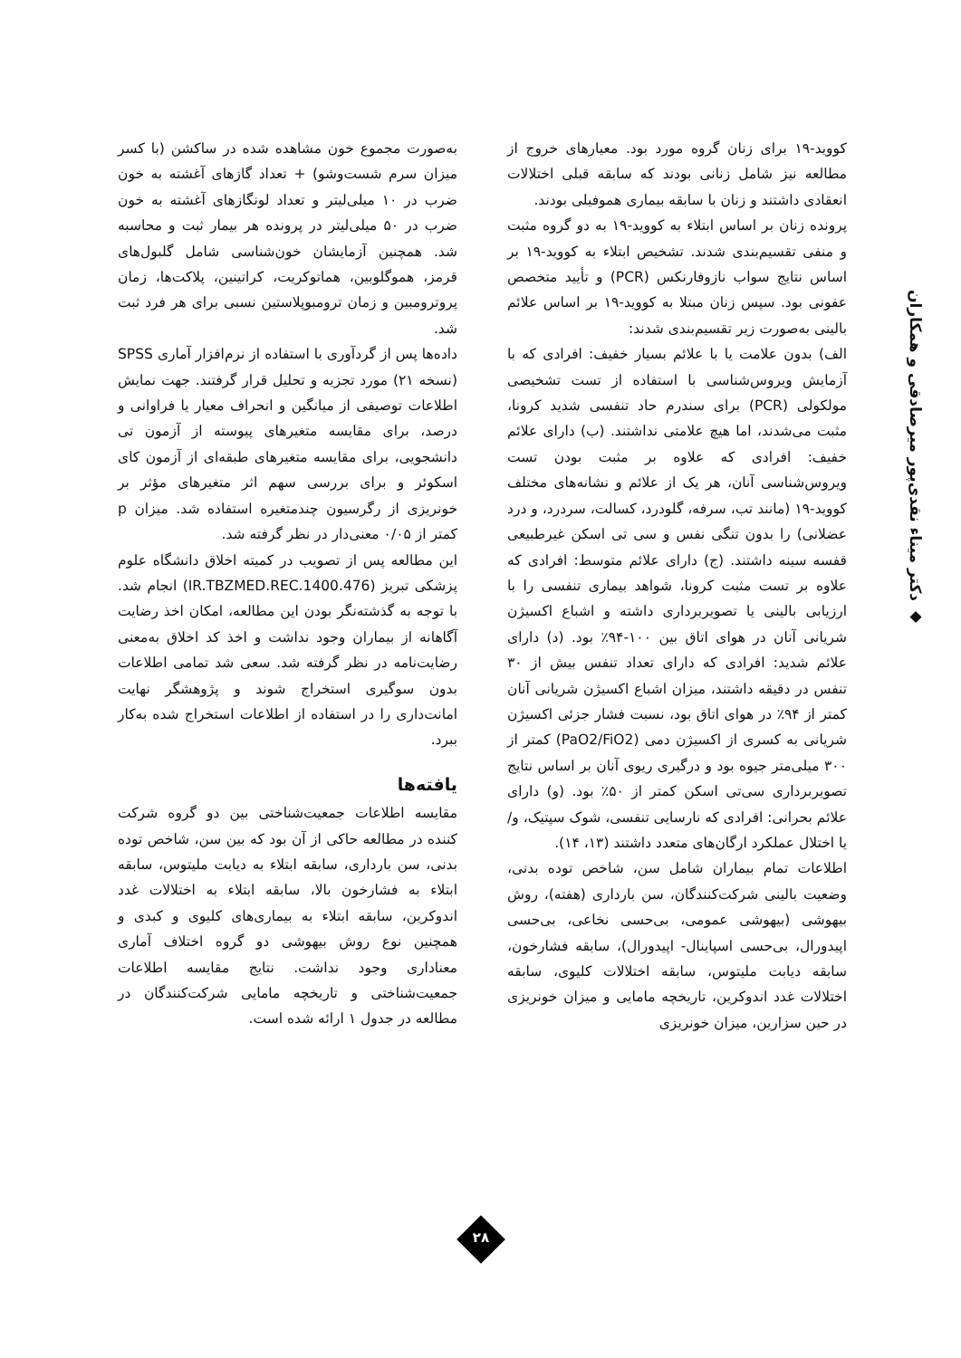◆ دکتر میناء نقدی‌پور میرصادقی و همکاران
کووید-۱۹ برای زنان گروه مورد بود. معیارهای خروج از مطالعه نیز شامل زنانی بودند که سابقه قبلی اختلالات انعقادی داشتند و زنان با سابقه بیماری هموفیلی بودند.
پرونده زنان بر اساس ابتلاء به کووید-۱۹ به دو گروه مثبت و منفی تقسیم‌بندی شدند. تشخیص ابتلاء به کووید-۱۹ بر اساس نتایج سواب نازوفارنکس (PCR) و تأیید متخصص عفونی بود. سپس زنان مبتلا به کووید-۱۹ بر اساس علائم بالینی به‌صورت زیر تقسیم‌بندی شدند:
الف) بدون علامت یا با علائم بسیار خفیف: افرادی که با آزمایش ویروس‌شناسی با استفاده از تست تشخیصی مولکولی (PCR) برای سندرم حاد تنفسی شدید کرونا، مثبت می‌شدند، اما هیچ علامتی نداشتند. (ب) دارای علائم خفیف: افرادی که علاوه بر مثبت بودن تست ویروس‌شناسی آنان، هر یک از علائم و نشانه‌های مختلف کووید-۱۹ (مانند تب، سرفه، گلودرد، کسالت، سردرد، و درد عضلانی) را بدون تنگی نفس و سی تی اسکن غیرطبیعی قفسه سینه داشتند. (ج) دارای علائم متوسط: افرادی که علاوه بر تست مثبت کرونا، شواهد بیماری تنفسی را با ارزیابی بالینی یا تصویربرداری داشته و اشباع اکسیژن شریانی آنان در هوای اتاق بین ۱۰۰-۹۴٪ بود. (د) دارای علائم شدید: افرادی که دارای تعداد تنفس بیش از ۳۰ تنفس در دقیقه داشتند، میزان اشباع اکسیژن شریانی آنان کمتر از ۹۴٪ در هوای اتاق بود، نسبت فشار جزئی اکسیژن شریانی به کسری از اکسیژن دمی (PaO2/FiO2) کمتر از ۳۰۰ میلی‌متر جیوه بود و درگیری ریوی آنان بر اساس نتایج تصویربرداری سی‌تی اسکن کمتر از ۵۰٪ بود. (و) دارای علائم بحرانی: افرادی که نارسایی تنفسی، شوک سپتیک، و/یا اختلال عملکرد ارگان‌های متعدد داشتند (۱۳، ۱۴).
اطلاعات تمام بیماران شامل سن، شاخص توده بدنی، وضعیت بالینی شرکت‌کنندگان، سن بارداری (هفته)، روش بیهوشی (بیهوشی عمومی، بی‌حسی نخاعی، بی‌حسی اپیدورال، بی‌حسی اسپاینال- اپیدورال)، سابقه فشارخون، سابقه دیابت ملیتوس، سابقه اختلالات کلیوی، سابقه اختلالات غدد اندوکرین، تاریخچه مامایی و میزان خونریزی در حین سزارین، میزان خونریزی
به‌صورت مجموع خون مشاهده شده در ساکشن (با کسر میزان سرم شست‌وشو) + تعداد گازهای آغشته به خون ضرب در ۱۰ میلی‌لیتر و تعداد لونگازهای آغشته به خون ضرب در ۵۰ میلی‌لیتر در پرونده هر بیمار ثبت و محاسبه شد. همچنین آزمایشان خون‌شناسی شامل گلبول‌های قرمز، هموگلوبین، هماتوکریت، کراتینین، پلاکت‌ها، زمان پروترومبین و زمان ترومبوپلاستین نسبی برای هر فرد ثبت شد.
داده‌ها پس از گردآوری با استفاده از نرم‌افزار آماری SPSS (نسخه ۲۱) مورد تجزیه و تحلیل قرار گرفتند. جهت نمایش اطلاعات توصیفی از میانگین و انحراف معیار یا فراوانی و درصد، برای مقایسه متغیرهای پیوسته از آزمون تی دانشجویی، برای مقایسه متغیرهای طبقه‌ای از آزمون کای اسکوئر و برای بررسی سهم اثر متغیرهای مؤثر بر خونریزی از رگرسیون چندمتغیره استفاده شد. میزان p کمتر از ۰/۰۵ معنی‌دار در نظر گرفته شد.
این مطالعه پس از تصویب در کمیته اخلاق دانشگاه علوم پزشکی تبریز (IR.TBZMED.REC.1400.476) انجام شد. با توجه به گذشته‌نگر بودن این مطالعه، امکان اخذ رضایت آگاهانه از بیماران وجود نداشت و اخذ کد اخلاق به‌معنی رضایت‌نامه در نظر گرفته شد. سعی شد تمامی اطلاعات بدون سوگیری استخراج شوند و پژوهشگر نهایت امانت‌داری را در استفاده از اطلاعات استخراج شده به‌کار ببرد.
یافته‌ها
مقایسه اطلاعات جمعیت‌شناختی بین دو گروه شرکت کننده در مطالعه حاکی از آن بود که بین سن، شاخص توده بدنی، سن بارداری، سابقه ابتلاء به دیابت ملیتوس، سابقه ابتلاء به فشارخون بالا، سابقه ابتلاء به اختلالات غدد اندوکرین، سابقه ابتلاء به بیماری‌های کلیوی و کبدی و همچنین نوع روش بیهوشی دو گروه اختلاف آماری معناداری وجود نداشت. نتایج مقایسه اطلاعات جمعیت‌شناختی و تاریخچه مامایی شرکت‌کنندگان در مطالعه در جدول ۱ ارائه شده است.
۲۸